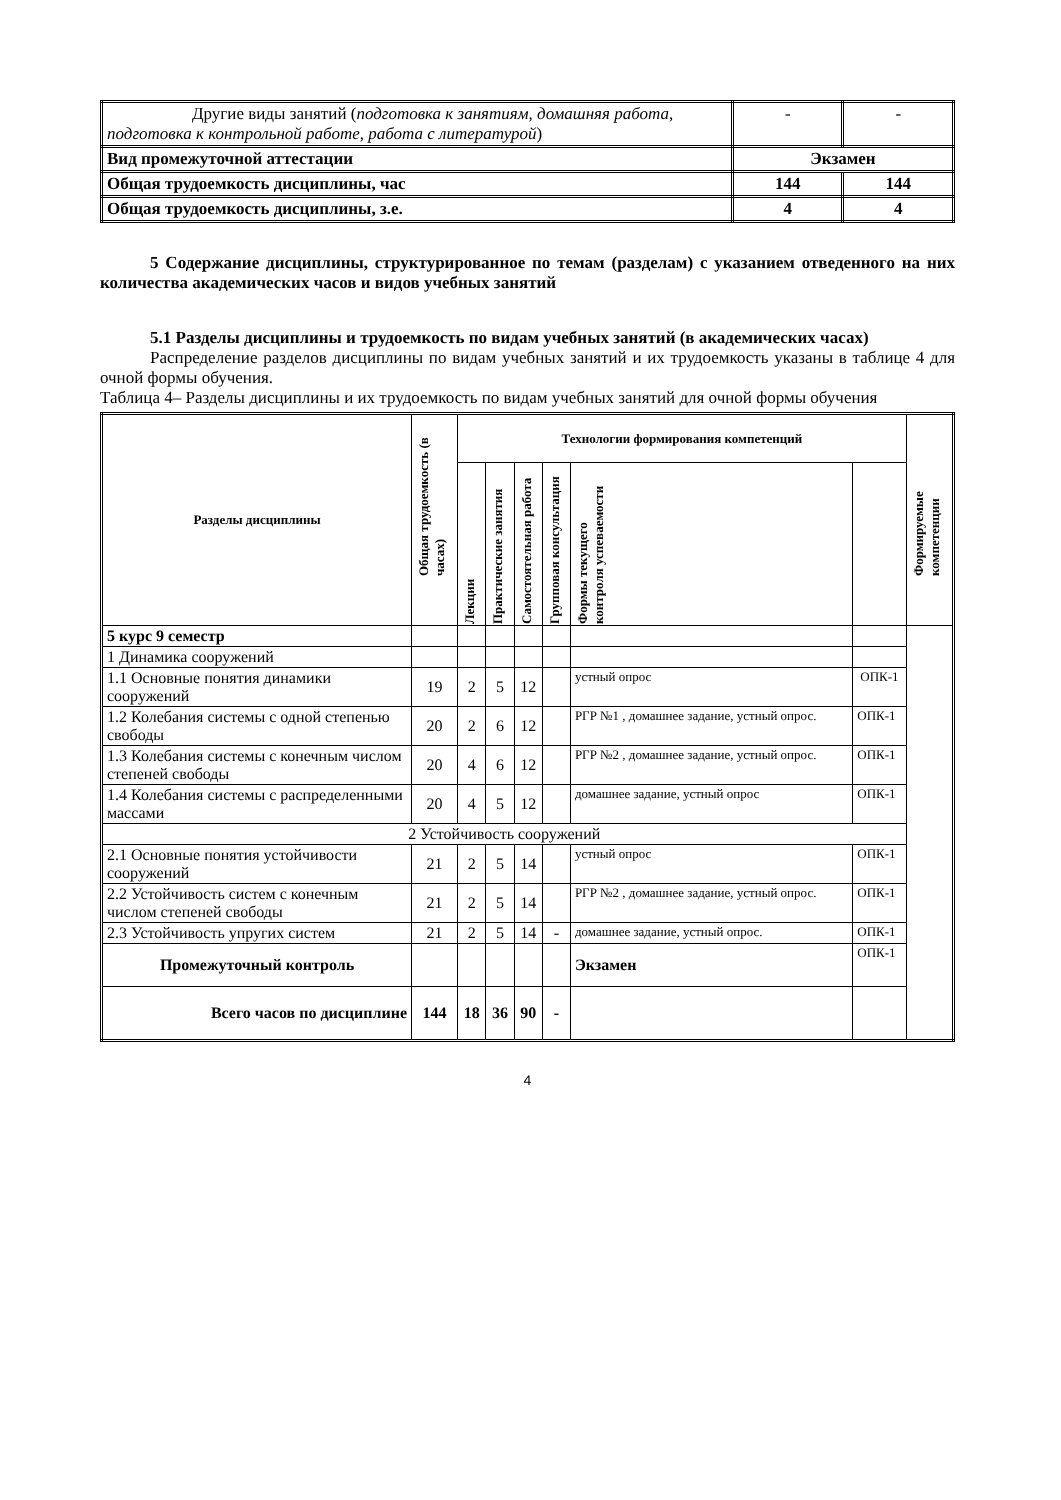| Другие виды занятий ( подготовка к занятиям, домашняя работа, подготовка к контрольной работе, работа с литературой ) | - | - |
| Вид промежуточной аттестации | Экзамен | |
| Общая трудоемкость дисциплины, час | 144 | 144 |
| Общая трудоемкость дисциплины, з.е. | 4 | 4 |
5 Содержание дисциплины, структурированное по темам (разделам) с указанием отведенного на них количества академических часов и видов учебных занятий
5.1 Разделы дисциплины и трудоемкость по видам учебных занятий (в академических часах)
Распределение разделов дисциплины по видам учебных занятий и их трудоемкость указаны в таблице 4 для очной формы обучения.
Таблица 4– Разделы дисциплины и их трудоемкость по видам учебных занятий для очной формы обучения
| Разделы дисциплины | Общая трудоемкость (в часах) | Технологии формирования компетенций | | | | | | Формируемые компетенции |
| --- | --- | --- | --- | --- | --- | --- | --- | --- |
| | | Лекции | Практические занятия | Самостоятельная работа | Групповая консультация | Формы текущего контроля успеваемости | | |
| 5 курс 9 семестр | | | | | | | | |
| 1 Динамика сооружений | | | | | | | | |
| 1.1 Основные понятия динамики сооружений | 19 | 2 | 5 | 12 | | устный опрос | ОПК-1 | |
| 1.2 Колебания системы с одной степенью свободы | 20 | 2 | 6 | 12 | | РГР №1 , домашнее задание, устный опрос. | ОПК-1 | |
| 1.3 Колебания системы с конечным числом степеней свободы | 20 | 4 | 6 | 12 | | РГР №2 , домашнее задание, устный опрос. | ОПК-1 | |
| 1.4 Колебания системы с распределенными массами | 20 | 4 | 5 | 12 | | домашнее задание, устный опрос | ОПК-1 | |
| 2 Устойчивость сооружений | | | | | | | | |
| 2.1 Основные понятия устойчивости сооружений | 21 | 2 | 5 | 14 | | устный опрос | ОПК-1 | |
| 2.2 Устойчивость систем с конечным числом степеней свободы | 21 | 2 | 5 | 14 | | РГР №2 , домашнее задание, устный опрос. | ОПК-1 | |
| 2.3 Устойчивость упругих систем | 21 | 2 | 5 | 14 | - | домашнее задание, устный опрос. | ОПК-1 | |
| Промежуточный контроль | | | | | | Экзамен | ОПК-1 | |
| Всего часов по дисциплине | 144 | 18 | 36 | 90 | - | | | |
4